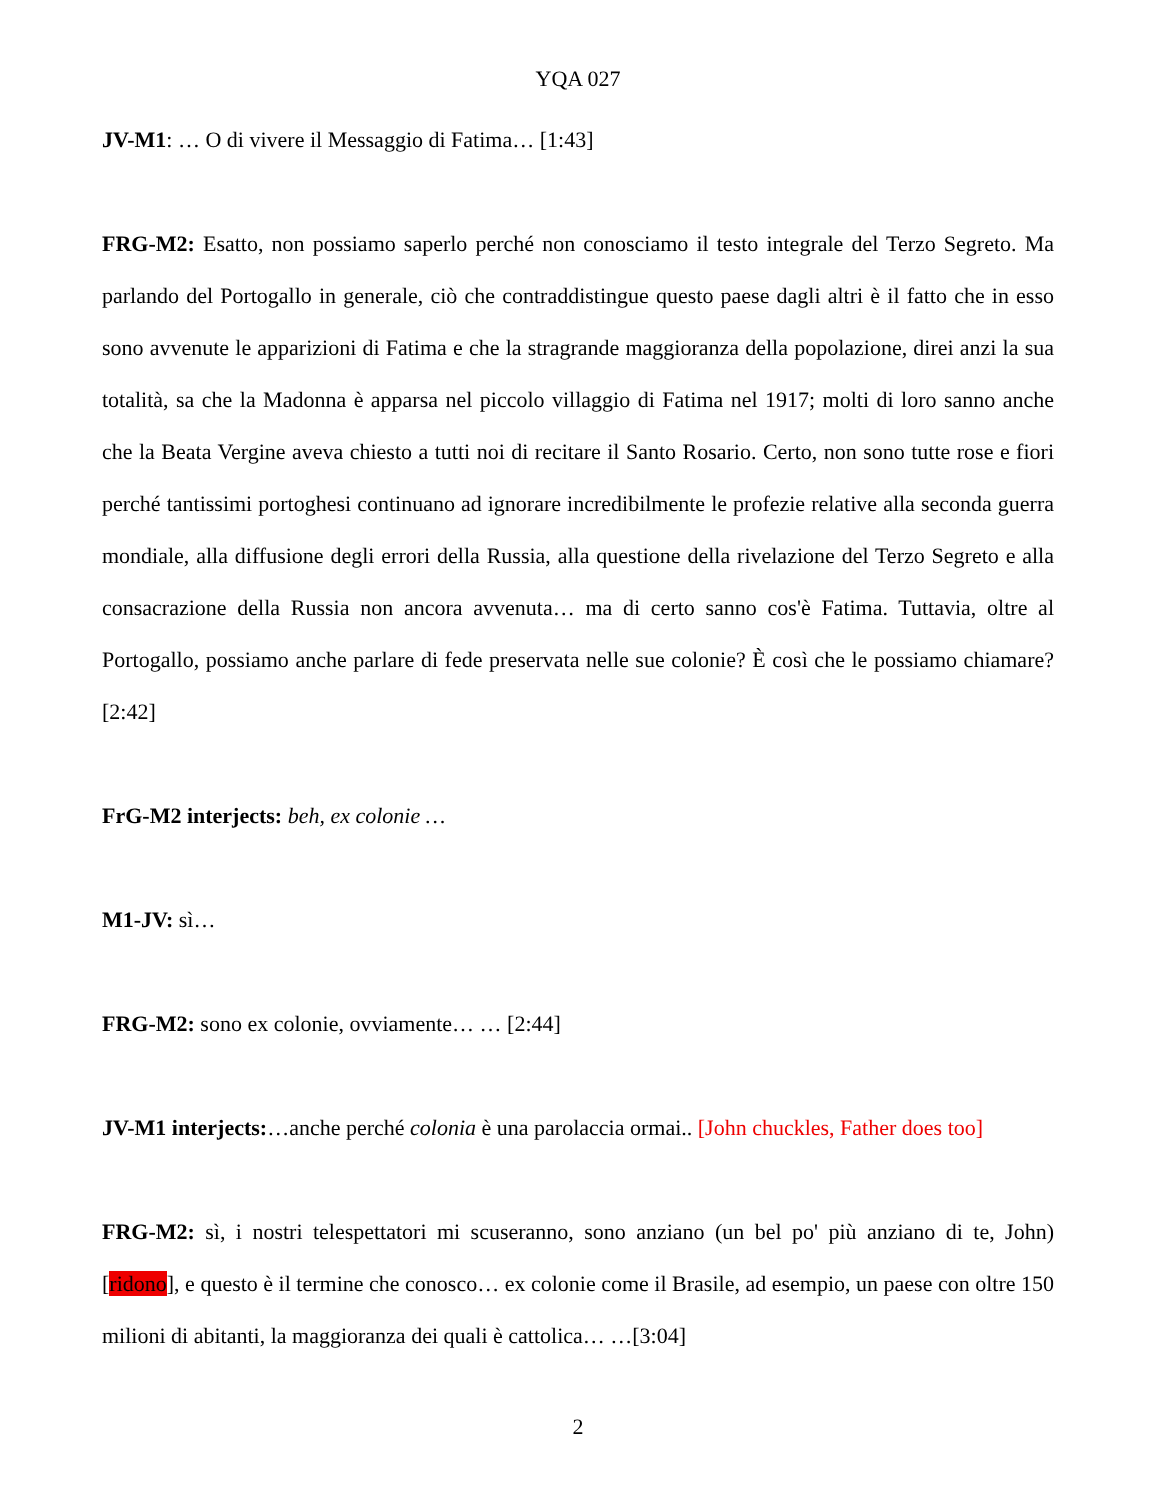YQA 027
JV-M1: … O di vivere il Messaggio di Fatima… [1:43]
FRG-M2: Esatto, non possiamo saperlo perché non conosciamo il testo integrale del Terzo Segreto. Ma parlando del Portogallo in generale, ciò che contraddistingue questo paese dagli altri è il fatto che in esso sono avvenute le apparizioni di Fatima e che la stragrande maggioranza della popolazione, direi anzi la sua totalità, sa che la Madonna è apparsa nel piccolo villaggio di Fatima nel 1917; molti di loro sanno anche che la Beata Vergine aveva chiesto a tutti noi di recitare il Santo Rosario. Certo, non sono tutte rose e fiori perché tantissimi portoghesi continuano ad ignorare incredibilmente le profezie relative alla seconda guerra mondiale, alla diffusione degli errori della Russia, alla questione della rivelazione del Terzo Segreto e alla consacrazione della Russia non ancora avvenuta… ma di certo sanno cos'è Fatima. Tuttavia, oltre al Portogallo, possiamo anche parlare di fede preservata nelle sue colonie? È così che le possiamo chiamare?[2:42]
FrG-M2 interjects: beh, ex colonie …
M1-JV: sì…
FRG-M2: sono ex colonie, ovviamente… … [2:44]
JV-M1 interjects:…anche perché colonia è una parolaccia ormai.. [John chuckles, Father does too]
FRG-M2: sì, i nostri telespettatori mi scuseranno, sono anziano (un bel po' più anziano di te, John) [ridono], e questo è il termine che conosco… ex colonie come il Brasile, ad esempio, un paese con oltre 150 milioni di abitanti, la maggioranza dei quali è cattolica… …[3:04]
2